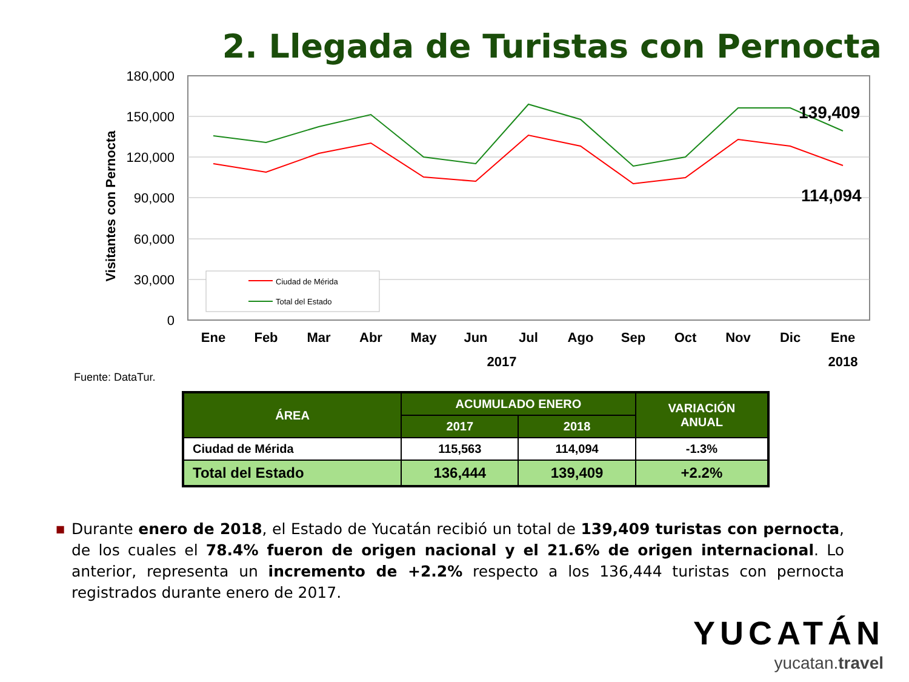2. Llegada de Turistas con Pernocta
180,000
150,000
120,000
90,000
60,000
30,000
0
Visitantes con Pernocta
Ene
Feb
Mar
Abr
May
Jun
Jul
Ago
Sep
Oct
Nov
Dic
Ene
2017
2018
139,409
114,094
Ciudad de Mérida
Total del Estado
Fuente: DataTur.
| ÁREA | ACUMULADO ENERO | | VARIACIÓN ANUAL |
| --- | --- | --- | --- |
| | 2017 | 2018 | |
| Ciudad de Mérida | 115,563 | 114,094 | -1.3% |
| Total del Estado | 136,444 | 139,409 | +2.2% |
■ Durante enero de 2018, el Estado de Yucatán recibió un total de 139,409 turistas con pernocta, de los cuales el 78.4% fueron de origen nacional y el 21.6% de origen internacional. Lo anterior, representa un incremento de +2.2% respecto a los 136,444 turistas con pernocta registrados durante enero de 2017.
YUCATÁN
yucatan.travel